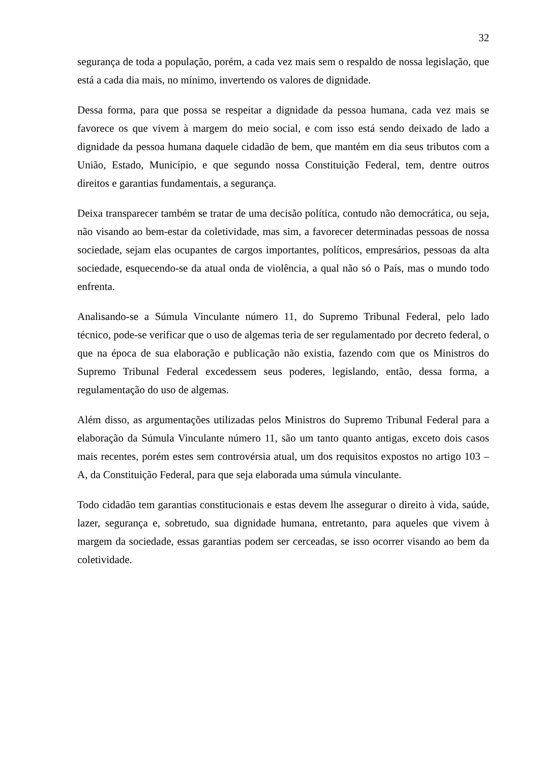32
segurança de toda a população, porém, a cada vez mais sem o respaldo de nossa legislação, que está a cada dia mais, no mínimo, invertendo os valores de dignidade.
Dessa forma, para que possa se respeitar a dignidade da pessoa humana, cada vez mais se favorece os que vivem à margem do meio social, e com isso está sendo deixado de lado a dignidade da pessoa humana daquele cidadão de bem, que mantém em dia seus tributos com a União, Estado, Município, e que segundo nossa Constituição Federal, tem, dentre outros direitos e garantias fundamentais, a segurança.
Deixa transparecer também se tratar de uma decisão política, contudo não democrática, ou seja, não visando ao bem-estar da coletividade, mas sim, a favorecer determinadas pessoas de nossa sociedade, sejam elas ocupantes de cargos importantes, políticos, empresários, pessoas da alta sociedade, esquecendo-se da atual onda de violência, a qual não só o País, mas o mundo todo enfrenta.
Analisando-se a Súmula Vinculante número 11, do Supremo Tribunal Federal, pelo lado técnico, pode-se verificar que o uso de algemas teria de ser regulamentado por decreto federal, o que na época de sua elaboração e publicação não existia, fazendo com que os Ministros do Supremo Tribunal Federal excedessem seus poderes, legislando, então, dessa forma, a regulamentação do uso de algemas.
Além disso, as argumentações utilizadas pelos Ministros do Supremo Tribunal Federal para a elaboração da Súmula Vinculante número 11, são um tanto quanto antigas, exceto dois casos mais recentes, porém estes sem controvérsia atual, um dos requisitos expostos no artigo 103 – A, da Constituição Federal, para que seja elaborada uma súmula vinculante.
Todo cidadão tem garantias constitucionais e estas devem lhe assegurar o direito à vida, saúde, lazer, segurança e, sobretudo, sua dignidade humana, entretanto, para aqueles que vivem à margem da sociedade, essas garantias podem ser cerceadas, se isso ocorrer visando ao bem da coletividade.